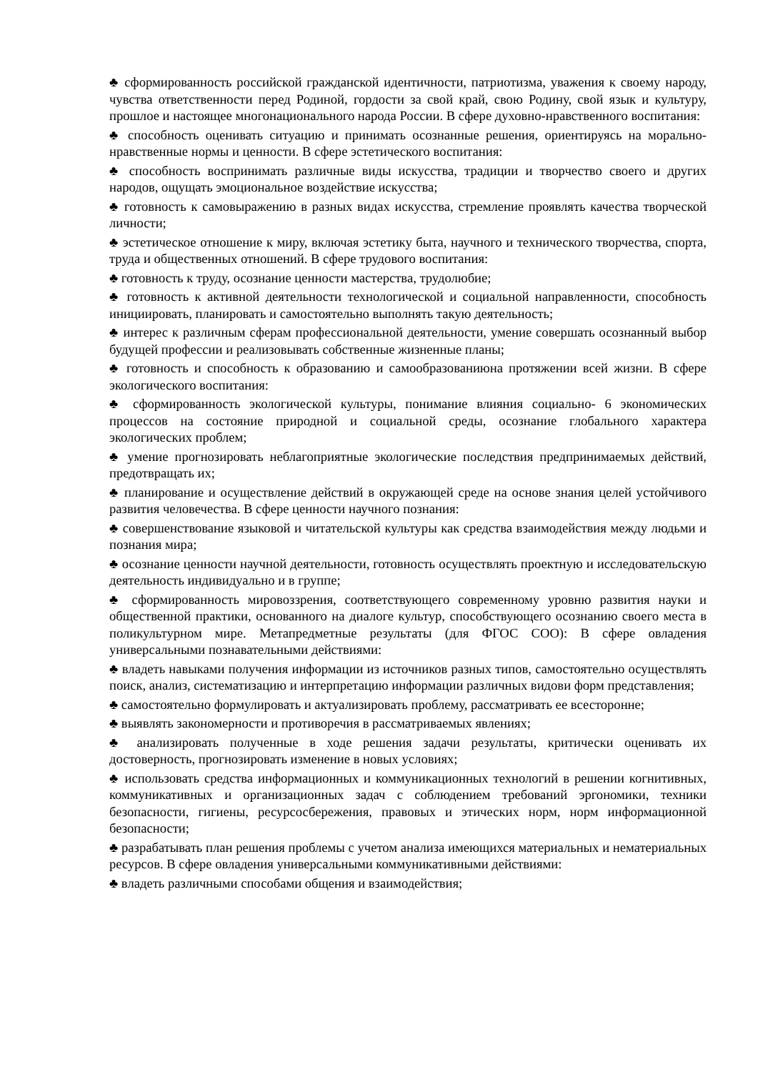♣ сформированность российской гражданской идентичности, патриотизма, уважения к своему народу, чувства ответственности перед Родиной, гордости за свой край, свою Родину, свой язык и культуру, прошлое и настоящее многонационального народа России. В сфере духовно-нравственного воспитания:
♣ способность оценивать ситуацию и принимать осознанные решения, ориентируясь на морально-нравственные нормы и ценности. В сфере эстетического воспитания:
♣ способность воспринимать различные виды искусства, традиции и творчество своего и других народов, ощущать эмоциональное воздействие искусства;
♣ готовность к самовыражению в разных видах искусства, стремление проявлять качества творческой личности;
♣ эстетическое отношение к миру, включая эстетику быта, научного и технического творчества, спорта, труда и общественных отношений. В сфере трудового воспитания:
♣ готовность к труду, осознание ценности мастерства, трудолюбие;
♣ готовность к активной деятельности технологической и социальной направленности, способность инициировать, планировать и самостоятельно выполнять такую деятельность;
♣ интерес к различным сферам профессиональной деятельности, умение совершать осознанный выбор будущей профессии и реализовывать собственные жизненные планы;
♣ готовность и способность к образованию и самообразованиюна протяжении всей жизни. В сфере экологического воспитания:
♣ сформированность экологической культуры, понимание влияния социально- 6 экономических процессов на состояние природной и социальной среды, осознание глобального характера экологических проблем;
♣ умение прогнозировать неблагоприятные экологические последствия предпринимаемых действий, предотвращать их;
♣ планирование и осуществление действий в окружающей среде на основе знания целей устойчивого развития человечества. В сфере ценности научного познания:
♣ совершенствование языковой и читательской культуры как средства взаимодействия между людьми и познания мира;
♣ осознание ценности научной деятельности, готовность осуществлять проектную и исследовательскую деятельность индивидуально и в группе;
♣ сформированность мировоззрения, соответствующего современному уровню развития науки и общественной практики, основанного на диалоге культур, способствующего осознанию своего места в поликультурном мире. Метапредметные результаты (для ФГОС СОО): В сфере овладения универсальными познавательными действиями:
♣ владеть навыками получения информации из источников разных типов, самостоятельно осуществлять поиск, анализ, систематизацию и интерпретацию информации различных видови форм представления;
♣ самостоятельно формулировать и актуализировать проблему, рассматривать ее всесторонне;
♣ выявлять закономерности и противоречия в рассматриваемых явлениях;
♣ анализировать полученные в ходе решения задачи результаты, критически оценивать их достоверность, прогнозировать изменение в новых условиях;
♣ использовать средства информационных и коммуникационных технологий в решении когнитивных, коммуникативных и организационных задач с соблюдением требований эргономики, техники безопасности, гигиены, ресурсосбережения, правовых и этических норм, норм информационной безопасности;
♣ разрабатывать план решения проблемы с учетом анализа имеющихся материальных и нематериальных ресурсов. В сфере овладения универсальными коммуникативными действиями:
♣ владеть различными способами общения и взаимодействия;